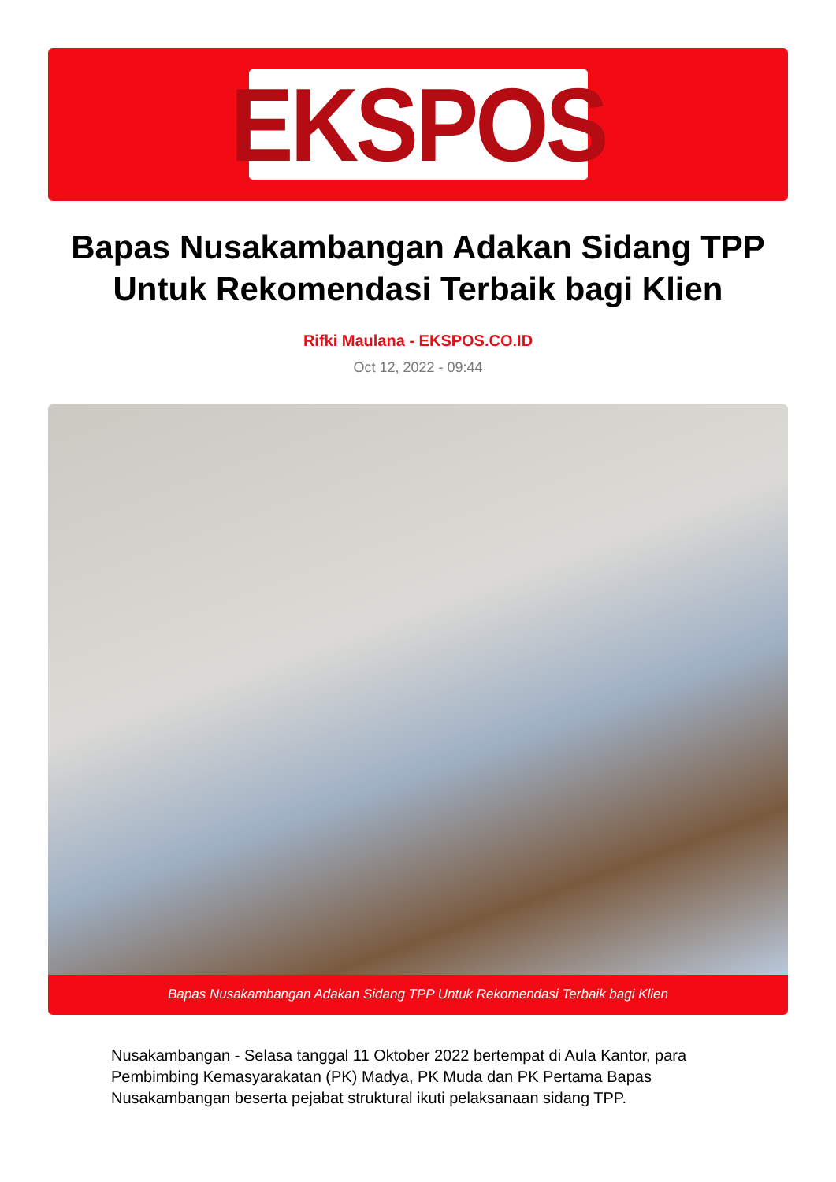EKSPOS
Bapas Nusakambangan Adakan Sidang TPP Untuk Rekomendasi Terbaik bagi Klien
Rifki Maulana - EKSPOS.CO.ID
Oct 12, 2022 - 09:44
Bapas Nusakambangan Adakan Sidang TPP Untuk Rekomendasi Terbaik bagi Klien
Nusakambangan - Selasa tanggal 11 Oktober 2022 bertempat di Aula Kantor, para Pembimbing Kemasyarakatan (PK) Madya, PK Muda dan PK Pertama Bapas Nusakambangan beserta pejabat struktural ikuti pelaksanaan sidang TPP.